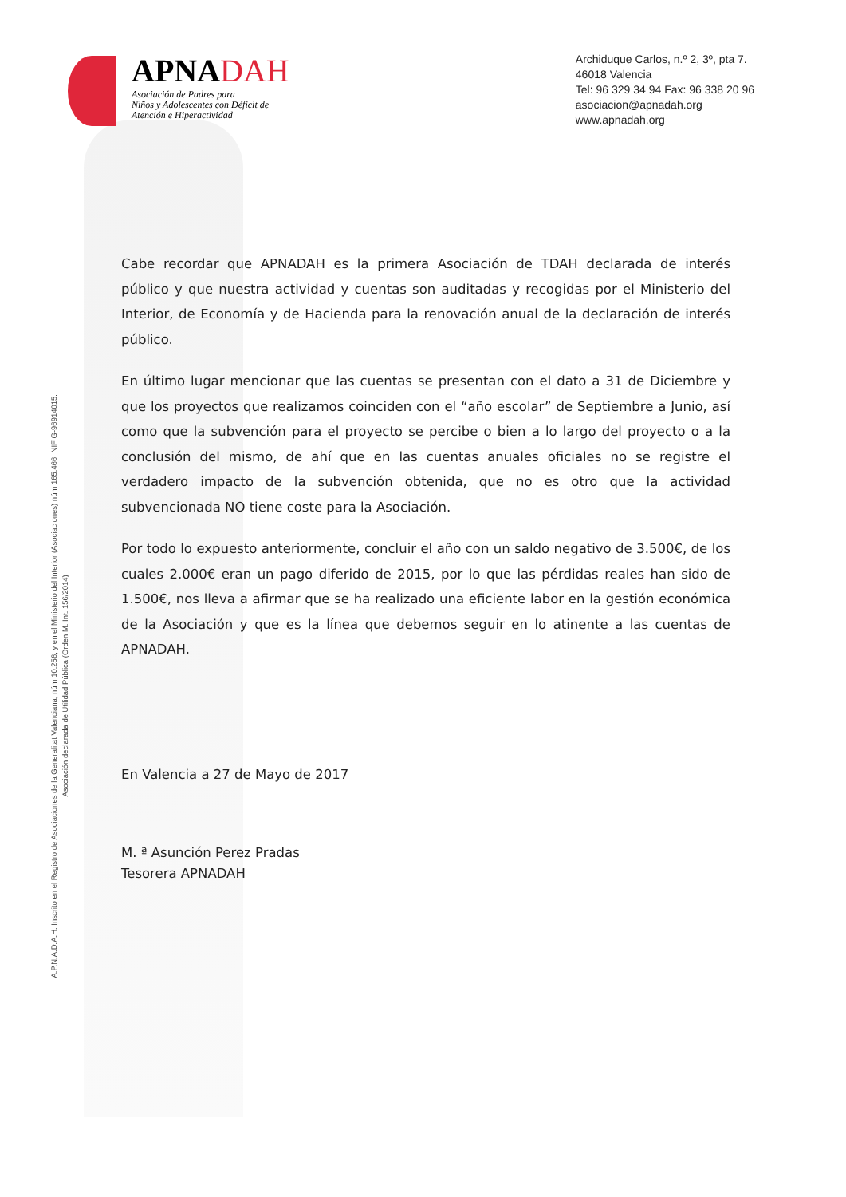APNADAH
Asociación de Padres para
Niños y Adolescentes con Déficit de
Atención e Hiperactividad
Archiduque Carlos, n.º 2, 3º, pta 7.
46018 Valencia
Tel: 96 329 34 94 Fax: 96 338 20 96
asociacion@apnadah.org
www.apnadah.org
A.P.N.A.D.A.H. Inscrito en el Registro de Asociaciones de la Generalitat Valenciana, núm 10.256, y en el Ministerio del Interior (Asociaciones) núm 165.466. NIF G-96914015.
Asociación declarada de Utilidad Pública (Orden M. Int. 156/2014)
Cabe recordar que APNADAH es la primera Asociación de TDAH declarada de interés público y que nuestra actividad y cuentas son auditadas y recogidas por el Ministerio del Interior, de Economía y de Hacienda para la renovación anual de la declaración de interés público.
En último lugar mencionar que las cuentas se presentan con el dato a 31 de Diciembre y que los proyectos que realizamos coinciden con el “año escolar” de Septiembre a Junio, así como que la subvención para el proyecto se percibe o bien a lo largo del proyecto o a la conclusión del mismo, de ahí que en las cuentas anuales oficiales no se registre el verdadero impacto de la subvención obtenida, que no es otro que la actividad subvencionada NO tiene coste para la Asociación.
Por todo lo expuesto anteriormente, concluir el año con un saldo negativo de 3.500€, de los cuales 2.000€ eran un pago diferido de 2015, por lo que las pérdidas reales han sido de 1.500€, nos lleva a afirmar que se ha realizado una eficiente labor en la gestión económica de la Asociación y que es la línea que debemos seguir en lo atinente a las cuentas de APNADAH.
En Valencia a 27 de Mayo de 2017
M. ª Asunción Perez Pradas
Tesorera APNADAH